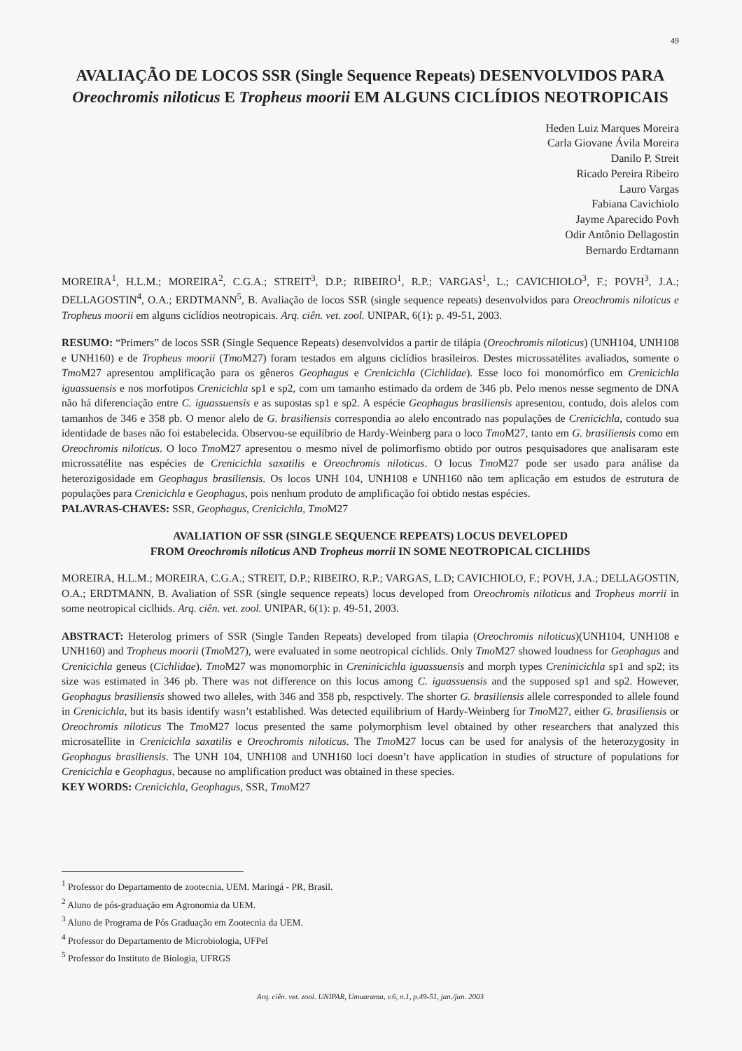49
AVALIAÇÃO DE LOCOS SSR (Single Sequence Repeats) DESENVOLVIDOS PARA Oreochromis niloticus E Tropheus moorii EM ALGUNS CICLÍDIOS NEOTROPICAIS
Heden Luiz Marques Moreira
Carla Giovane Ávila Moreira
Danilo P. Streit
Ricado Pereira Ribeiro
Lauro Vargas
Fabiana Cavichiolo
Jayme Aparecido Povh
Odir Antônio Dellagostin
Bernardo Erdtamann
MOREIRA<sup>1</sup>, H.L.M.; MOREIRA<sup>2</sup>, C.G.A.; STREIT<sup>3</sup>, D.P.; RIBEIRO<sup>1</sup>, R.P.; VARGAS<sup>1</sup>, L.; CAVICHIOLO<sup>3</sup>, F.; POVH<sup>3</sup>, J.A.; DELLAGOSTIN<sup>4</sup>, O.A.; ERDTMANN<sup>5</sup>, B. Avaliação de locos SSR (single sequence repeats) desenvolvidos para Oreochromis niloticus e Tropheus moorii em alguns ciclídios neotropicais. Arq. ciên. vet. zool. UNIPAR, 6(1): p. 49-51, 2003.
RESUMO: “Primers” de locos SSR (Single Sequence Repeats) desenvolvidos a partir de tilápia (Oreochromis niloticus) (UNH104, UNH108 e UNH160) e de Tropheus moorii (Tmo M27) foram testados em alguns ciclídios brasileiros. Destes microssatélites avaliados, somente o Tmo M27 apresentou amplificação para os gêneros Geophagus e Crenicichla (Cichlidae). Esse loco foi monomórfico em Crenicichla iguassuensis e nos morfotipos Crenicichla sp1 e sp2, com um tamanho estimado da ordem de 346 pb. Pelo menos nesse segmento de DNA não há diferenciação entre C. iguassuensis e as supostas sp1 e sp2. A espécie Geophagus brasiliensis apresentou, contudo, dois alelos com tamanhos de 346 e 358 pb. O menor alelo de G. brasiliensis correspondia ao alelo encontrado nas populações de Crenicichla, contudo sua identidade de bases não foi estabelecida. Observou-se equilíbrio de Hardy-Weinberg para o loco Tmo M27, tanto em G. brasiliensis como em Oreochromis niloticus. O loco Tmo M27 apresentou o mesmo nível de polimorfismo obtido por outros pesquisadores que analisaram este microssatélite nas espécies de Crenicichla saxatilis e Oreochromis niloticus. O locus Tmo M27 pode ser usado para análise da heterozigosidade em Geophagus brasiliensis. Os locos UNH 104, UNH108 e UNH160 não tem aplicação em estudos de estrutura de populações para Crenicichla e Geophagus, pois nenhum produto de amplificação foi obtido nestas espécies.
PALAVRAS-CHAVES: SSR, Geophagus, Crenicichla, Tmo M27
AVALIATION OF SSR (SINGLE SEQUENCE REPEATS) LOCUS DEVELOPED
FROM Oreochromis niloticus AND Tropheus morrii IN SOME NEOTROPICAL CICLHIDS
MOREIRA, H.L.M.; MOREIRA, C.G.A.; STREIT, D.P.; RIBEIRO, R.P.; VARGAS, L.D; CAVICHIOLO, F.; POVH, J.A.; DELLAGOSTIN, O.A.; ERDTMANN, B. Avaliation of SSR (single sequence repeats) locus developed from Oreochromis niloticus and Tropheus morrii in some neotropical ciclhids. Arq. ciên. vet. zool. UNIPAR, 6(1): p. 49-51, 2003.
ABSTRACT: Heterolog primers of SSR (Single Tanden Repeats) developed from tilapia (Oreochromis niloticus)(UNH104, UNH108 e UNH160) and Tropheus moorii (Tmo M27), were evaluated in some neotropical cichlids. Only Tmo M27 showed loudness for Geophagus and Crenicichla geneus (Cichlidae). Tmo M27 was monomorphic in Creninicichla iguassuensis and morph types Creninicichla sp1 and sp2; its size was estimated in 346 pb. There was not difference on this locus among C. iguassuensis and the supposed sp1 and sp2. However, Geophagus brasiliensis showed two alleles, with 346 and 358 pb, respctively. The shorter G. brasiliensis allele corresponded to allele found in Crenicichla, but its basis identify wasn’t established. Was detected equilibrium of Hardy-Weinberg for Tmo M27, either G. brasiliensis or Oreochromis niloticus The Tmo M27 locus presented the same polymorphism level obtained by other researchers that analyzed this microsatellite in Crenicichla saxatilis e Oreochromis niloticus. The Tmo M27 locus can be used for analysis of the heterozygosity in Geophagus brasiliensis. The UNH 104, UNH108 and UNH160 loci doesn’t have application in studies of structure of populations for Crenicichla e Geophagus, because no amplification product was obtained in these species.
KEY WORDS: Crenicichla, Geophagus, SSR, Tmo M27
<sup>1</sup> Professor do Departamento de zootecnia, UEM. Maringá - PR, Brasil.
<sup>2</sup> Aluno de pós-graduação em Agronomia da UEM.
<sup>3</sup> Aluno de Programa de Pós Graduação em Zootecnia da UEM.
<sup>4</sup> Professor do Departamento de Microbiologia, UFPel
<sup>5</sup> Professor do Instituto de Biologia, UFRGS
Arq. ciên. vet. zool. UNIPAR, Umuarama, v.6, n.1, p.49-51, jan./jun. 2003